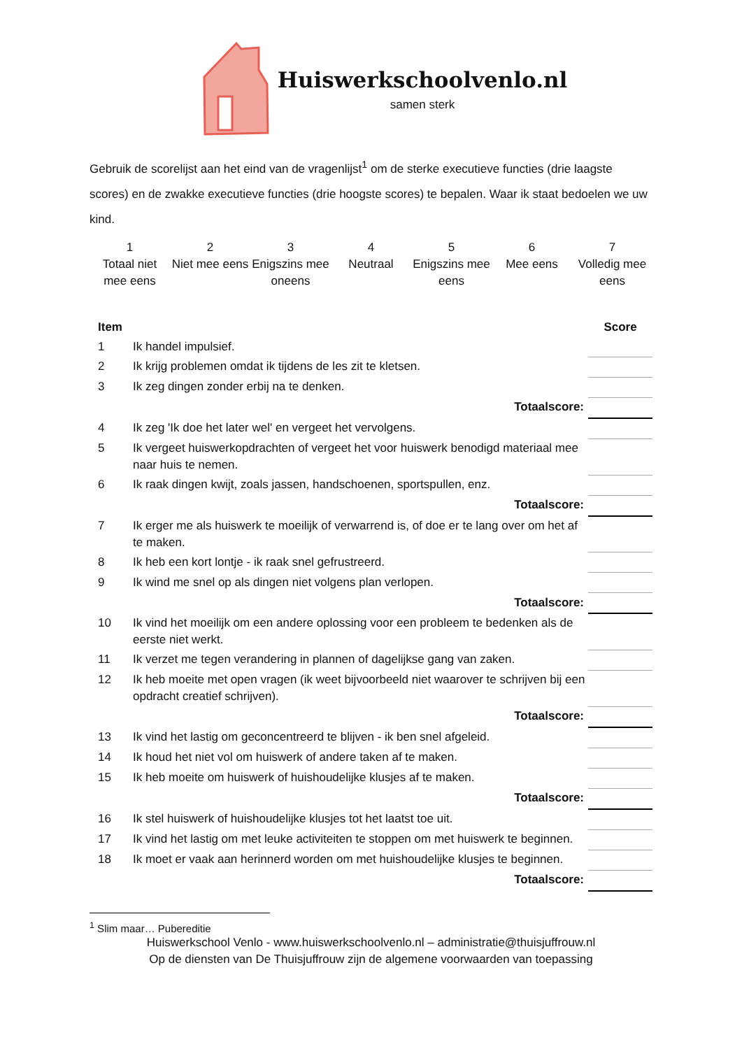Huiswerkschoolvenlo.nl
samen sterk
Gebruik de scorelijst aan het eind van de vragenlijst<sup>1</sup> om de sterke executieve functies (drie laagste scores) en de zwakke executieve functies (drie hoogste scores) te bepalen. Waar ik staat bedoelen we uw kind.
1
Totaal niet mee eens
2
Niet mee eens
3
Enigszins mee oneens
4
Neutraal
5
Enigszins mee eens
6
Mee eens
7
Volledig mee eens
| Item | | Score |
| --- | --- | --- |
| 1 | Ik handel impulsief. | |
| 2 | Ik krijg problemen omdat ik tijdens de les zit te kletsen. | |
| 3 | Ik zeg dingen zonder erbij na te denken. | |
| Totaalscore: | | |
| 4 | Ik zeg 'Ik doe het later wel' en vergeet het vervolgens. | |
| 5 | Ik vergeet huiswerkopdrachten of vergeet het voor huiswerk benodigd materiaal mee naar huis te nemen. | |
| 6 | Ik raak dingen kwijt, zoals jassen, handschoenen, sportspullen, enz. | |
| Totaalscore: | | |
| 7 | Ik erger me als huiswerk te moeilijk of verwarrend is, of doe er te lang over om het af te maken. | |
| 8 | Ik heb een kort lontje - ik raak snel gefrustreerd. | |
| 9 | Ik wind me snel op als dingen niet volgens plan verlopen. | |
| Totaalscore: | | |
| 10 | Ik vind het moeilijk om een andere oplossing voor een probleem te bedenken als de eerste niet werkt. | |
| 11 | Ik verzet me tegen verandering in plannen of dagelijkse gang van zaken. | |
| 12 | Ik heb moeite met open vragen (ik weet bijvoorbeeld niet waarover te schrijven bij een opdracht creatief schrijven). | |
| Totaalscore: | | |
| 13 | Ik vind het lastig om geconcentreerd te blijven - ik ben snel afgeleid. | |
| 14 | Ik houd het niet vol om huiswerk of andere taken af te maken. | |
| 15 | Ik heb moeite om huiswerk of huishoudelijke klusjes af te maken. | |
| Totaalscore: | | |
| 16 | Ik stel huiswerk of huishoudelijke klusjes tot het laatst toe uit. | |
| 17 | Ik vind het lastig om met leuke activiteiten te stoppen om met huiswerk te beginnen. | |
| 18 | Ik moet er vaak aan herinnerd worden om met huishoudelijke klusjes te beginnen. | |
| Totaalscore: | | |
<sup>1</sup> Slim maar… Pubereditie
Huiswerkschool Venlo - www.huiswerkschoolvenlo.nl – administratie@thuisjuffrouw.nl
Op de diensten van De Thuisjuffrouw zijn de algemene voorwaarden van toepassing